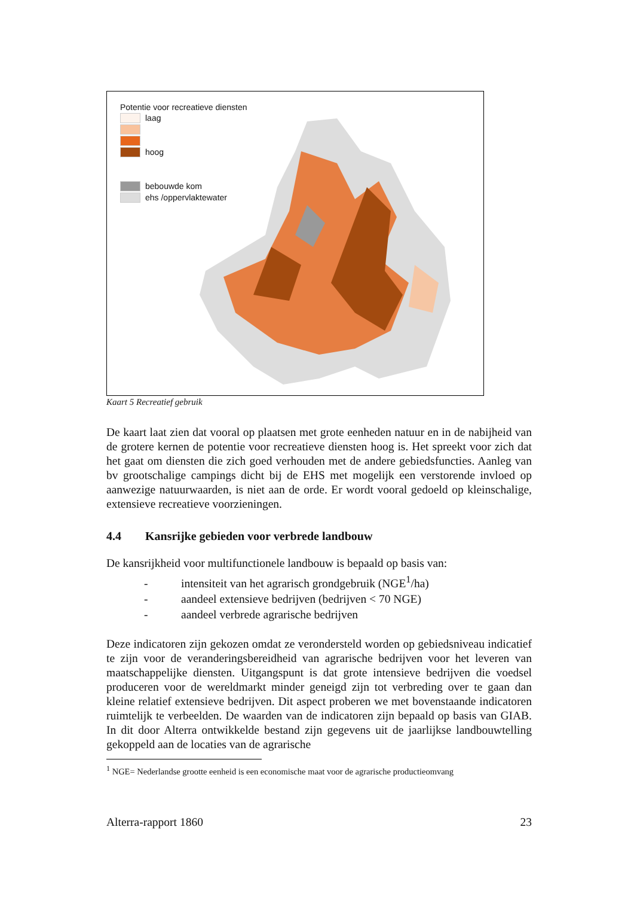Potentie voor recreatieve diensten
laag
hoog
bebouwde kom
ehs /oppervlaktewater
Kaart 5 Recreatief gebruik
De kaart laat zien dat vooral op plaatsen met grote eenheden natuur en in de nabijheid van de grotere kernen de potentie voor recreatieve diensten hoog is. Het spreekt voor zich dat het gaat om diensten die zich goed verhouden met de andere gebiedsfuncties. Aanleg van bv grootschalige campings dicht bij de EHS met mogelijk een verstorende invloed op aanwezige natuurwaarden, is niet aan de orde. Er wordt vooral gedoeld op kleinschalige, extensieve recreatieve voorzieningen.
4.4 Kansrijke gebieden voor verbrede landbouw
De kansrijkheid voor multifunctionele landbouw is bepaald op basis van:
- intensiteit van het agrarisch grondgebruik (NGE<sup>1</sup>/ha)
- aandeel extensieve bedrijven (bedrijven < 70 NGE)
- aandeel verbrede agrarische bedrijven
Deze indicatoren zijn gekozen omdat ze verondersteld worden op gebiedsniveau indicatief te zijn voor de veranderingsbereidheid van agrarische bedrijven voor het leveren van maatschappelijke diensten. Uitgangspunt is dat grote intensieve bedrijven die voedsel produceren voor de wereldmarkt minder geneigd zijn tot verbreding over te gaan dan kleine relatief extensieve bedrijven. Dit aspect proberen we met bovenstaande indicatoren ruimtelijk te verbeelden. De waarden van de indicatoren zijn bepaald op basis van GIAB. In dit door Alterra ontwikkelde bestand zijn gegevens uit de jaarlijkse landbouwtelling gekoppeld aan de locaties van de agrarische
<sup>1</sup> NGE= Nederlandse grootte eenheid is een economische maat voor de agrarische productieomvang
Alterra-rapport 1860 23